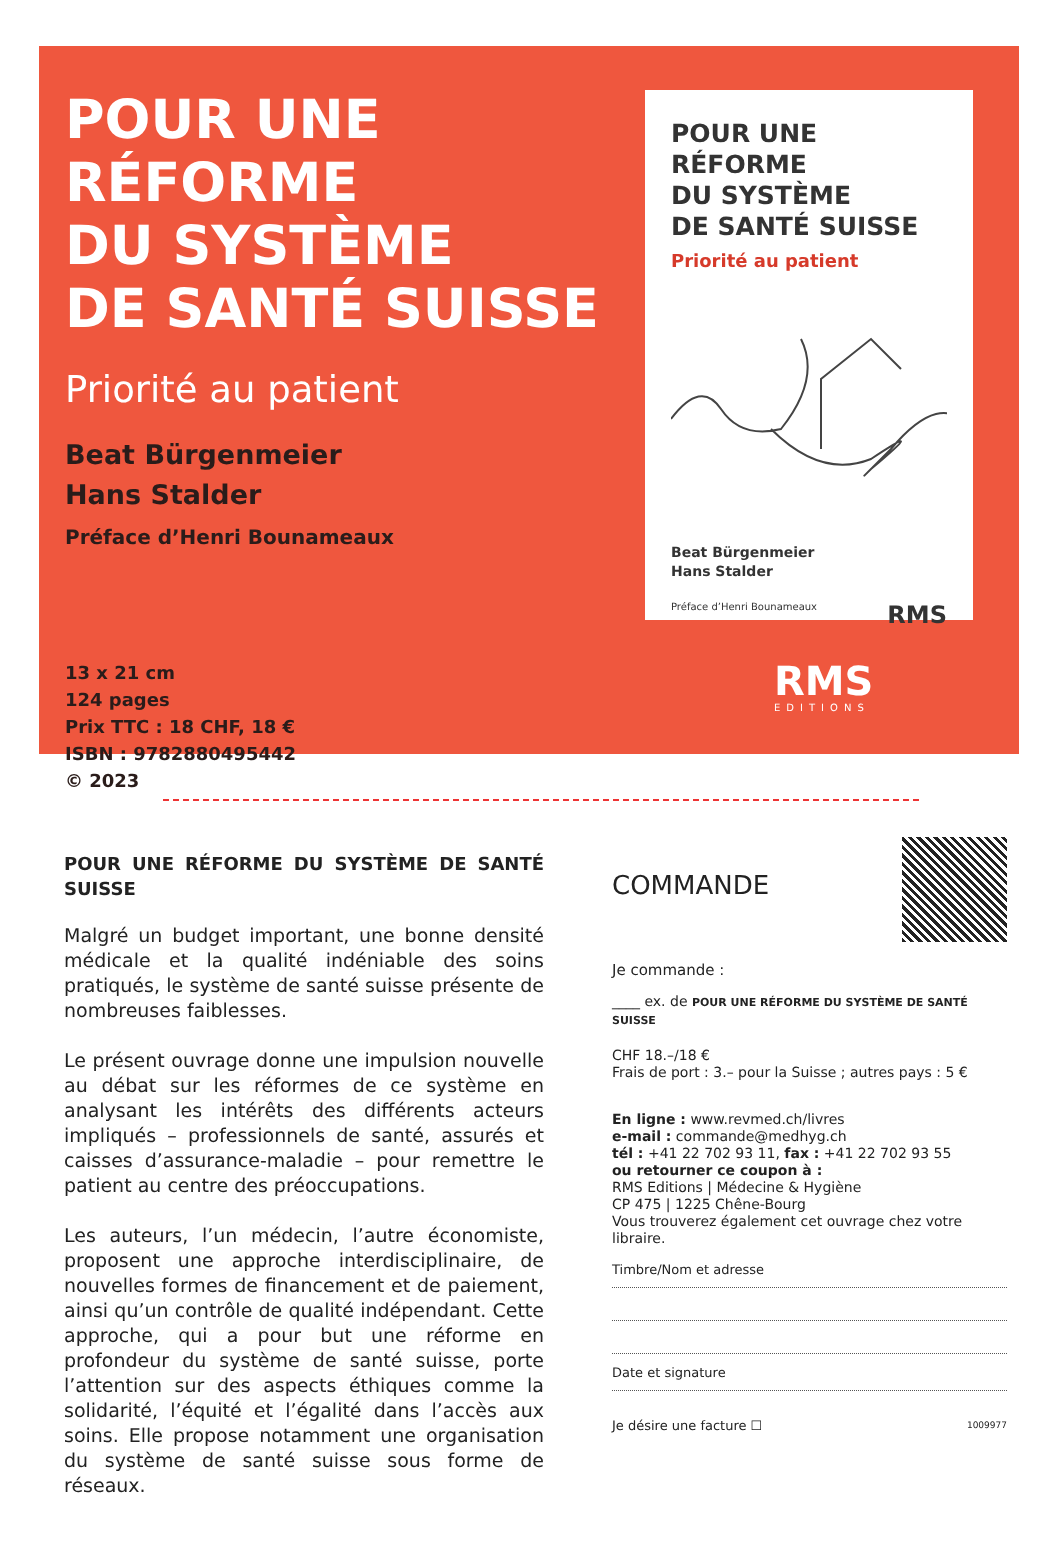POUR UNE RÉFORME
DU SYSTÈME
DE SANTÉ SUISSE
Priorité au patient
Beat Bürgenmeier
Hans Stalder
Préface d’Henri Bounameaux
13 x 21 cm
124 pages
Prix TTC : 18 CHF, 18 €
ISBN : 9782880495442
© 2023
POUR UNE RÉFORME
DU SYSTÈME
DE SANTÉ SUISSE
Priorité au patient
Beat Bürgenmeier
Hans Stalder
Préface d’Henri Bounameaux RMS
RMS
EDITIONS
POUR UNE RÉFORME DU SYSTÈME DE SANTÉ SUISSE
Malgré un budget important, une bonne densité médicale et la qualité indéniable des soins pratiqués, le système de santé suisse présente de nombreuses faiblesses.
Le présent ouvrage donne une impulsion nouvelle au débat sur les réformes de ce système en analysant les intérêts des différents acteurs impliqués – professionnels de santé, assurés et caisses d’assurance-maladie – pour remettre le patient au centre des préoccupations.
Les auteurs, l’un médecin, l’autre économiste, proposent une approche interdisciplinaire, de nouvelles formes de financement et de paiement, ainsi qu’un contrôle de qualité indépendant. Cette approche, qui a pour but une réforme en profondeur du système de santé suisse, porte l’attention sur des aspects éthiques comme la solidarité, l’équité et l’égalité dans l’accès aux soins. Elle propose notamment une organisation du système de santé suisse sous forme de réseaux.
COMMANDE
Je commande :
____ ex. de POUR UNE RÉFORME DU SYSTÈME DE SANTÉ SUISSE
CHF 18.–/18 €
Frais de port : 3.– pour la Suisse ; autres pays : 5 €
En ligne : www.revmed.ch/livres
e-mail : commande@medhyg.ch
tél : +41 22 702 93 11, fax : +41 22 702 93 55
ou retourner ce coupon à :
RMS Editions | Médecine & Hygiène
CP 475 | 1225 Chêne-Bourg
Vous trouverez également cet ouvrage chez votre libraire.
Timbre/Nom et adresse
Date et signature
Je désire une facture ☐ 1009977